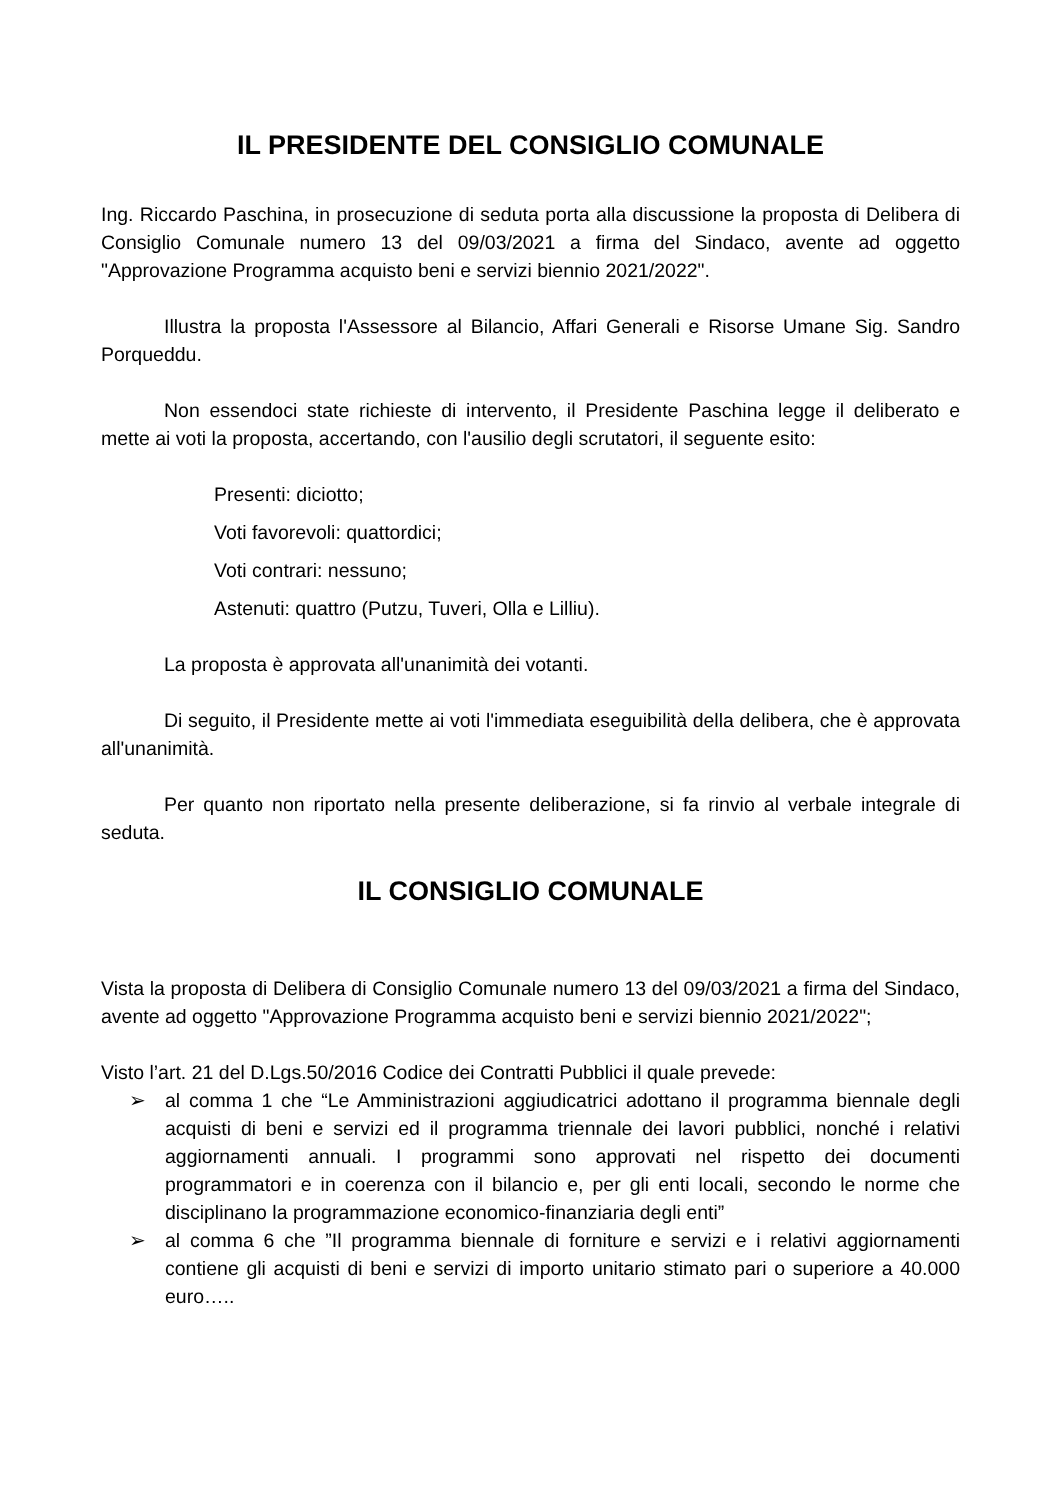IL PRESIDENTE DEL CONSIGLIO COMUNALE
Ing. Riccardo Paschina, in prosecuzione di seduta porta alla discussione la proposta di Delibera di Consiglio Comunale numero 13 del 09/03/2021 a firma del Sindaco, avente ad oggetto "Approvazione Programma acquisto beni e servizi biennio 2021/2022".
Illustra la proposta l'Assessore al Bilancio, Affari Generali e Risorse Umane Sig. Sandro Porqueddu.
Non essendoci state richieste di intervento, il Presidente Paschina legge il deliberato e mette ai voti la proposta, accertando, con l'ausilio degli scrutatori, il seguente esito:
Presenti: diciotto;
Voti favorevoli: quattordici;
Voti contrari: nessuno;
Astenuti: quattro (Putzu, Tuveri, Olla e Lilliu).
La proposta è approvata all'unanimità dei votanti.
Di seguito, il Presidente mette ai voti l'immediata eseguibilità della delibera, che è approvata all'unanimità.
Per quanto non riportato nella presente deliberazione, si fa rinvio al verbale integrale di seduta.
IL CONSIGLIO COMUNALE
Vista la proposta di Delibera di Consiglio Comunale numero 13 del 09/03/2021 a firma del Sindaco, avente ad oggetto "Approvazione Programma acquisto beni e servizi biennio 2021/2022";
Visto l’art. 21 del D.Lgs.50/2016 Codice dei Contratti Pubblici il quale prevede:
➢ al comma 1 che “Le Amministrazioni aggiudicatrici adottano il programma biennale degli acquisti di beni e servizi ed il programma triennale dei lavori pubblici, nonché i relativi aggiornamenti annuali. I programmi sono approvati nel rispetto dei documenti programmatori e in coerenza con il bilancio e, per gli enti locali, secondo le norme che disciplinano la programmazione economico-finanziaria degli enti”
➢ al comma 6 che ”Il programma biennale di forniture e servizi e i relativi aggiornamenti contiene gli acquisti di beni e servizi di importo unitario stimato pari o superiore a 40.000 euro…..